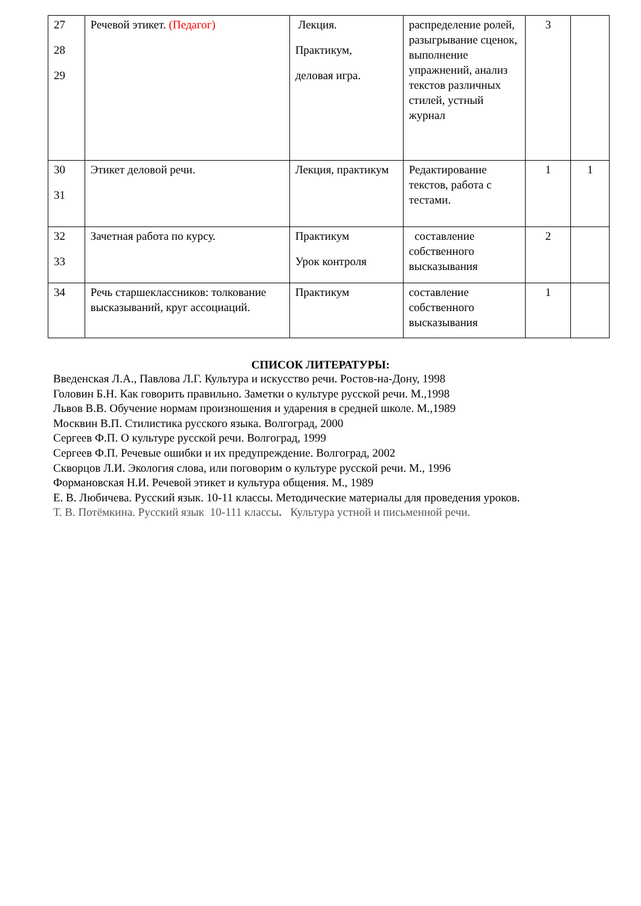| 27 28 29 | Речевой этикет. (Педагог) | Лекция. Практикум, деловая игра. | распределение ролей, разыгрывание сценок, выполнение упражнений, анализ текстов различных стилей, устный журнал | 3 | |
| 30 31 | Этикет деловой речи. | Лекция, практикум | Редактирование текстов, работа с тестами. | 1 | 1 |
| 32 33 | Зачетная работа по курсу. | Практикум Урок контроля | составление собственного высказывания | 2 | |
| 34 | Речь старшеклассников: толкование высказываний, круг ассоциаций. | Практикум | составление собственного высказывания | 1 | |
СПИСОК ЛИТЕРАТУРЫ:
Введенская Л.А., Павлова Л.Г. Культура и искусство речи. Ростов-на-Дону, 1998
Головин Б.Н. Как говорить правильно. Заметки о культуре русской речи. М.,1998
Львов В.В. Обучение нормам произношения и ударения в средней школе. М.,1989
Москвин В.П. Стилистика русского языка. Волгоград, 2000
Сергеев Ф.П. О культуре русской речи. Волгоград, 1999
Сергеев Ф.П. Речевые ошибки и их предупреждение. Волгоград, 2002
Скворцов Л.И. Экология слова, или поговорим о культуре русской речи. М., 1996
Формановская Н.И. Речевой этикет и культура общения. М., 1989
Е. В. Любичева. Русский язык. 10-11 классы. Методические материалы для проведения уроков.
Т. В. Потёмкина. Русский язык 10-111 классы. Культура устной и письменной речи.